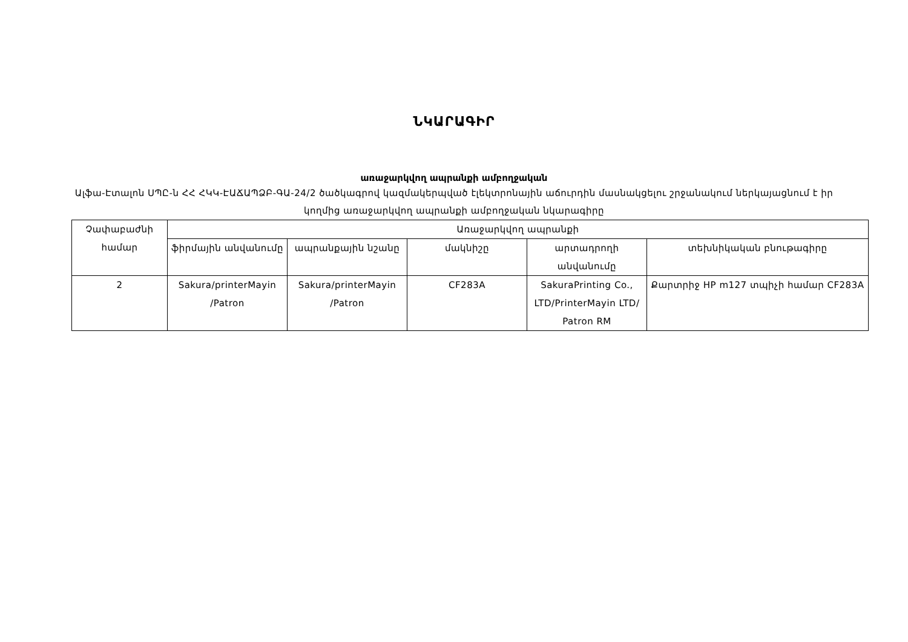ՆԿԱՐԱԳԻՐ
առաջարկվող ապրանքի ամբողջական
Ալֆա-Էտալոն ՍՊԸ-ն ՀՀ ՀԿԿ-ԷԱՃԱՊՁԲ-ԳԱ-24/2 ծածկագրով կազմակերպված էլեկտրոնային աճուրդին մասնակցելու շրջանակում ներկայացնում է իր կողմից առաջարկվող ապրանքի ամբողջական նկարագիրը
| Չափաբաժնի համար | Առաջարկվող ապրանքի | | | | |
| --- | --- | --- | --- | --- | --- |
| | ֆիրմային անվանումը | ապրանքային նշանը | մակնիշը | արտադրողի անվանումը | տեխնիկական բնութագիրը |
| 2 | Sakura/printerMayin /Patron | Sakura/printerMayin /Patron | CF283A | SakuraPrinting Co., LTD/PrinterMayin LTD/ Patron RM | Քարտրիջ HP m127 տպիչի համար CF283A |